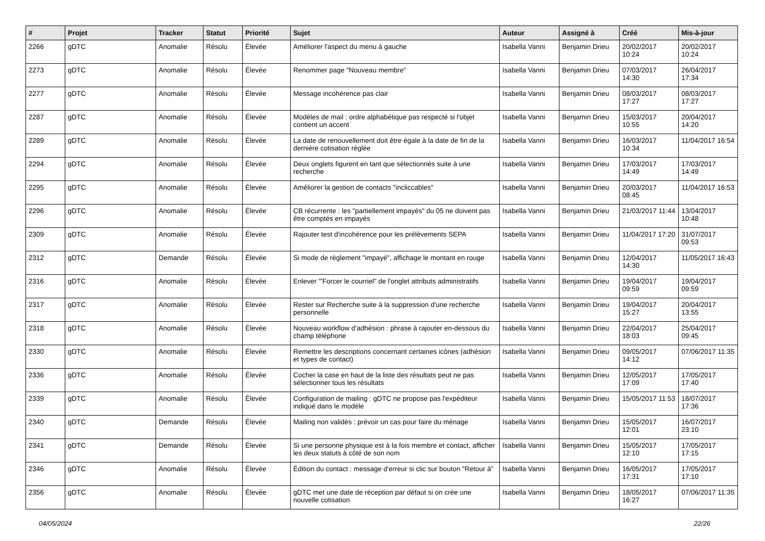| # | Projet | Tracker | Statut | Priorité | Sujet | Auteur | Assigné à | Créé | Mis-à-jour |
| --- | --- | --- | --- | --- | --- | --- | --- | --- | --- |
| 2266 | gDTC | Anomalie | Résolu | Élevée | Améliorer l'aspect du menu à gauche | Isabella Vanni | Benjamin Drieu | 20/02/2017 10:24 | 20/02/2017 10:24 |
| 2273 | gDTC | Anomalie | Résolu | Élevée | Renommer page "Nouveau membre" | Isabella Vanni | Benjamin Drieu | 07/03/2017 14:30 | 26/04/2017 17:34 |
| 2277 | gDTC | Anomalie | Résolu | Élevée | Message incohérence pas clair | Isabella Vanni | Benjamin Drieu | 08/03/2017 17:27 | 08/03/2017 17:27 |
| 2287 | gDTC | Anomalie | Résolu | Élevée | Modèles de mail : ordre alphabétique pas respecté si l'objet contient un accent | Isabella Vanni | Benjamin Drieu | 15/03/2017 10:55 | 20/04/2017 14:20 |
| 2289 | gDTC | Anomalie | Résolu | Élevée | La date de renouvellement doit être égale à la date de fin de la dernière cotisation réglée | Isabella Vanni | Benjamin Drieu | 16/03/2017 10:34 | 11/04/2017 16:54 |
| 2294 | gDTC | Anomalie | Résolu | Élevée | Deux onglets figurent en tant que sélectionnés suite à une recherche | Isabella Vanni | Benjamin Drieu | 17/03/2017 14:49 | 17/03/2017 14:49 |
| 2295 | gDTC | Anomalie | Résolu | Élevée | Améliorer la gestion de contacts "incliccables" | Isabella Vanni | Benjamin Drieu | 20/03/2017 08:45 | 11/04/2017 16:53 |
| 2296 | gDTC | Anomalie | Résolu | Élevée | CB récurrente : les "partiellement impayés" du 05 ne doivent pas être comptés en impayés | Isabella Vanni | Benjamin Drieu | 21/03/2017 11:44 | 13/04/2017 10:48 |
| 2309 | gDTC | Anomalie | Résolu | Élevée | Rajouter test d'incohérence pour les prélèvements SEPA | Isabella Vanni | Benjamin Drieu | 11/04/2017 17:20 | 31/07/2017 09:53 |
| 2312 | gDTC | Demande | Résolu | Élevée | Si mode de règlement "impayé", affichage le montant en rouge | Isabella Vanni | Benjamin Drieu | 12/04/2017 14:30 | 11/05/2017 16:43 |
| 2316 | gDTC | Anomalie | Résolu | Élevée | Enlever '"Forcer le courriel" de l'onglet attributs administratifs | Isabella Vanni | Benjamin Drieu | 19/04/2017 09:59 | 19/04/2017 09:59 |
| 2317 | gDTC | Anomalie | Résolu | Élevée | Rester sur Recherche suite à la suppression d'une recherche personnelle | Isabella Vanni | Benjamin Drieu | 19/04/2017 15:27 | 20/04/2017 13:55 |
| 2318 | gDTC | Anomalie | Résolu | Élevée | Nouveau workflow d'adhésion : phrase à rajouter en-dessous du champ téléphone | Isabella Vanni | Benjamin Drieu | 22/04/2017 18:03 | 25/04/2017 09:45 |
| 2330 | gDTC | Anomalie | Résolu | Élevée | Remettre les descriptions concernant certaines icônes (adhésion et types de contact) | Isabella Vanni | Benjamin Drieu | 09/05/2017 14:12 | 07/06/2017 11:35 |
| 2336 | gDTC | Anomalie | Résolu | Élevée | Cocher la case en haut de la liste des résultats peut ne pas sélectionner tous les résultats | Isabella Vanni | Benjamin Drieu | 12/05/2017 17:09 | 17/05/2017 17:40 |
| 2339 | gDTC | Anomalie | Résolu | Élevée | Configuration de mailing : gDTC ne propose pas l'expéditeur indiqué dans le modèle | Isabella Vanni | Benjamin Drieu | 15/05/2017 11:53 | 18/07/2017 17:36 |
| 2340 | gDTC | Demande | Résolu | Élevée | Mailing non validés : prévoir un cas pour faire du ménage | Isabella Vanni | Benjamin Drieu | 15/05/2017 12:01 | 16/07/2017 23:10 |
| 2341 | gDTC | Demande | Résolu | Élevée | Si une personne physique est à la fois membre et contact, afficher les deux statuts à côté de son nom | Isabella Vanni | Benjamin Drieu | 15/05/2017 12:10 | 17/05/2017 17:15 |
| 2346 | gDTC | Anomalie | Résolu | Élevée | Édition du contact : message d'erreur si clic sur bouton "Retour à" | Isabella Vanni | Benjamin Drieu | 16/05/2017 17:31 | 17/05/2017 17:10 |
| 2356 | gDTC | Anomalie | Résolu | Élevée | gDTC met une date de réception par défaut si on crée une nouvelle cotisation | Isabella Vanni | Benjamin Drieu | 18/05/2017 16:27 | 07/06/2017 11:35 |
04/05/2024 22/26